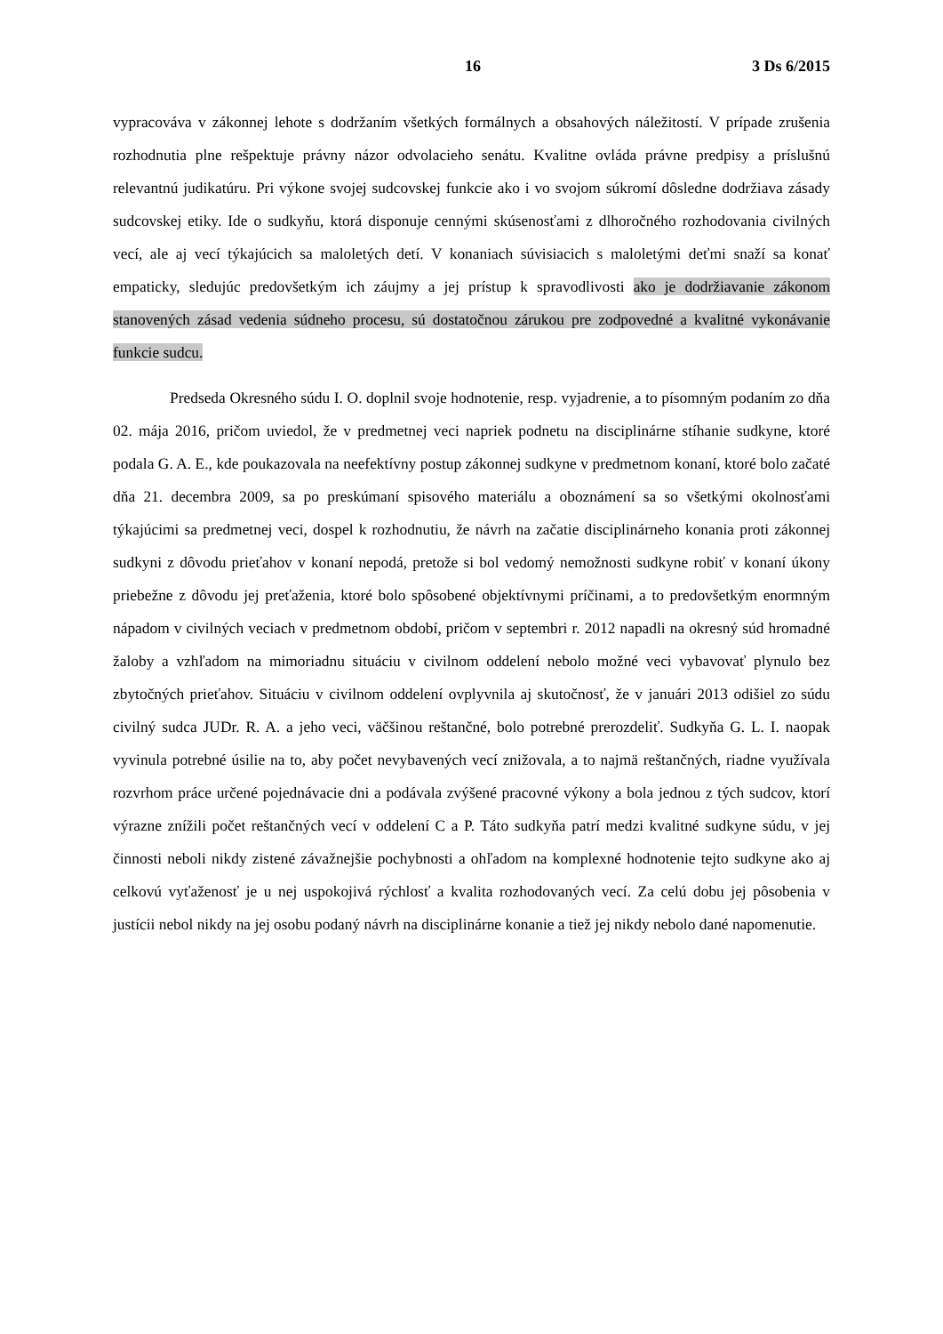16 3 Ds 6/2015
vypracováva v zákonnej lehote s dodržaním všetkých formálnych a obsahových náležitostí. V prípade zrušenia rozhodnutia plne rešpektuje právny názor odvolacieho senátu. Kvalitne ovláda právne predpisy a príslušnú relevantnú judikatúru. Pri výkone svojej sudcovskej funkcie ako i vo svojom súkromí dôsledne dodržiava zásady sudcovskej etiky. Ide o sudkyňu, ktorá disponuje cennými skúsenosťami z dlhoročného rozhodovania civilných vecí, ale aj vecí týkajúcich sa maloletých detí. V konaniach súvisiacich s maloletými deťmi snaží sa konať empaticky, sledujúc predovšetkým ich záujmy a jej prístup k spravodlivosti ako je dodržiavanie zákonom stanovených zásad vedenia súdneho procesu, sú dostatočnou zárukou pre zodpovedné a kvalitné vykonávanie funkcie sudcu.
Predseda Okresného súdu I. O. doplnil svoje hodnotenie, resp. vyjadrenie, a to písomným podaním zo dňa 02. mája 2016, pričom uviedol, že v predmetnej veci napriek podnetu na disciplinárne stíhanie sudkyne, ktoré podala G. A. E., kde poukazovala na neefektívny postup zákonnej sudkyne v predmetnom konaní, ktoré bolo začaté dňa 21. decembra 2009, sa po preskúmaní spisového materiálu a oboznámení sa so všetkými okolnosťami týkajúcimi sa predmetnej veci, dospel k rozhodnutiu, že návrh na začatie disciplinárneho konania proti zákonnej sudkyni z dôvodu prieťahov v konaní nepodá, pretože si bol vedomý nemožnosti sudkyne robiť v konaní úkony priebežne z dôvodu jej preťaženia, ktoré bolo spôsobené objektívnymi príčinami, a to predovšetkým enormným nápadom v civilných veciach v predmetnom období, pričom v septembri r. 2012 napadli na okresný súd hromadné žaloby a vzhľadom na mimoriadnu situáciu v civilnom oddelení nebolo možné veci vybavovať plynulo bez zbytočných prieťahov. Situáciu v civilnom oddelení ovplyvnila aj skutočnosť, že v januári 2013 odišiel zo súdu civilný sudca JUDr. R. A. a jeho veci, väčšinou reštančné, bolo potrebné prerozdeliť. Sudkyňa G. L. I. naopak vyvinula potrebné úsilie na to, aby počet nevybavených vecí znižovala, a to najmä reštančných, riadne využívala rozvrhom práce určené pojednávacie dni a podávala zvýšené pracovné výkony a bola jednou z tých sudcov, ktorí výrazne znížili počet reštančných vecí v oddelení C a P. Táto sudkyňa patrí medzi kvalitné sudkyne súdu, v jej činnosti neboli nikdy zistené závažnejšie pochybnosti a ohľadom na komplexné hodnotenie tejto sudkyne ako aj celkovú vyťaženosť je u nej uspokojivá rýchlosť a kvalita rozhodovaných vecí. Za celú dobu jej pôsobenia v justícii nebol nikdy na jej osobu podaný návrh na disciplinárne konanie a tiež jej nikdy nebolo dané napomenutie.